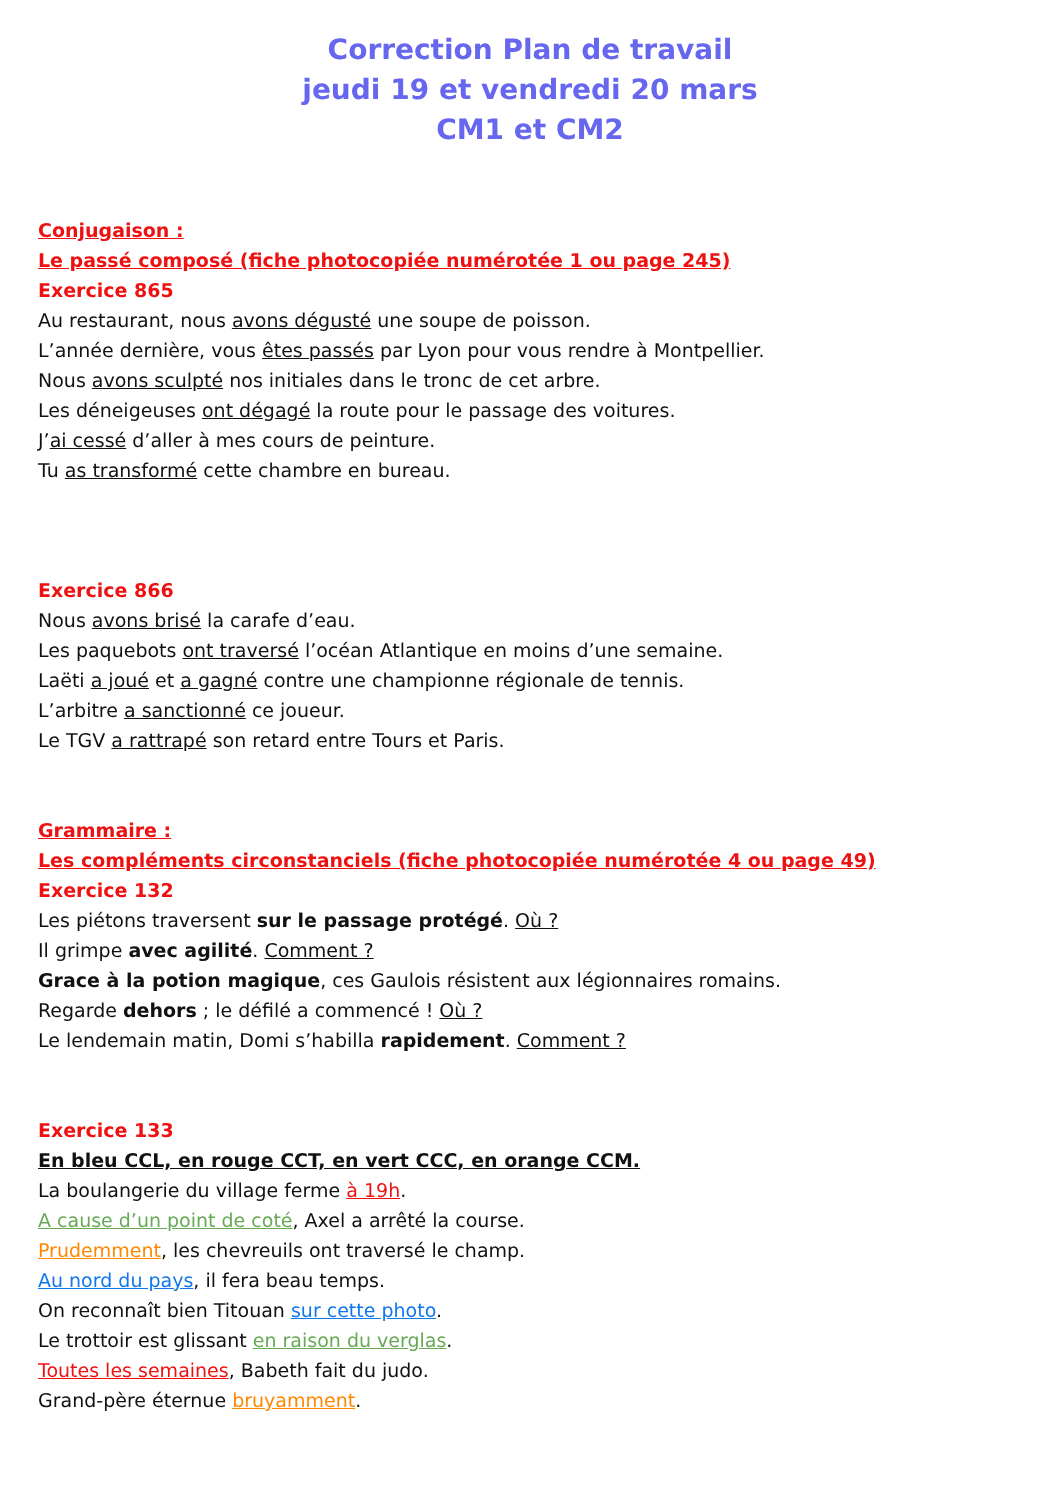Correction Plan de travail
jeudi 19 et vendredi 20 mars
CM1 et CM2
Conjugaison :
Le passé composé (fiche photocopiée numérotée 1 ou page 245)
Exercice 865
Au restaurant, nous avons dégusté une soupe de poisson.
L’année dernière, vous êtes passés par Lyon pour vous rendre à Montpellier.
Nous avons sculpté nos initiales dans le tronc de cet arbre.
Les déneigeuses ont dégagé la route pour le passage des voitures.
J’ai cessé d’aller à mes cours de peinture.
Tu as transformé cette chambre en bureau.
Exercice 866
Nous avons brisé la carafe d’eau.
Les paquebots ont traversé l’océan Atlantique en moins d’une semaine.
Laëti a joué et a gagné contre une championne régionale de tennis.
L’arbitre a sanctionné ce joueur.
Le TGV a rattrapé son retard entre Tours et Paris.
Grammaire :
Les compléments circonstanciels (fiche photocopiée numérotée 4 ou page 49)
Exercice 132
Les piétons traversent sur le passage protégé. Où ?
Il grimpe avec agilité. Comment ?
Grace à la potion magique, ces Gaulois résistent aux légionnaires romains.
Regarde dehors ; le défilé a commencé ! Où ?
Le lendemain matin, Domi s’habilla rapidement. Comment ?
Exercice 133
En bleu CCL, en rouge CCT, en vert CCC, en orange CCM.
La boulangerie du village ferme à 19h.
A cause d’un point de coté, Axel a arrêté la course.
Prudemment, les chevreuils ont traversé le champ.
Au nord du pays, il fera beau temps.
On reconnaît bien Titouan sur cette photo.
Le trottoir est glissant en raison du verglas.
Toutes les semaines, Babeth fait du judo.
Grand-père éternue bruyamment.